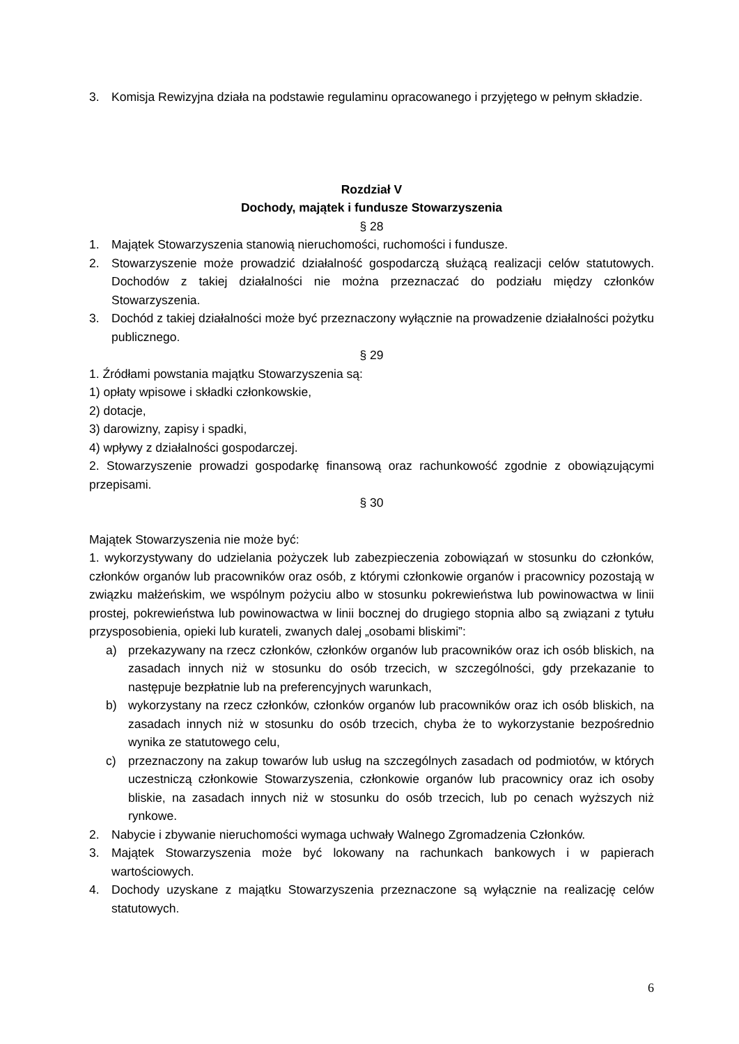3. Komisja Rewizyjna działa na podstawie regulaminu opracowanego i przyjętego w pełnym składzie.
Rozdział V
Dochody, majątek i fundusze Stowarzyszenia
§ 28
1. Majątek Stowarzyszenia stanowią nieruchomości, ruchomości i fundusze.
2. Stowarzyszenie może prowadzić działalność gospodarczą służącą realizacji celów statutowych. Dochodów z takiej działalności nie można przeznaczać do podziału między członków Stowarzyszenia.
3. Dochód z takiej działalności może być przeznaczony wyłącznie na prowadzenie działalności pożytku publicznego.
§ 29
1. Źródłami powstania majątku Stowarzyszenia są:
1) opłaty wpisowe i składki członkowskie,
2) dotacje,
3) darowizny, zapisy i spadki,
4) wpływy z działalności gospodarczej.
2. Stowarzyszenie prowadzi gospodarkę finansową oraz rachunkowość zgodnie z obowiązującymi przepisami.
§ 30
Majątek Stowarzyszenia nie może być:
1. wykorzystywany do udzielania pożyczek lub zabezpieczenia zobowiązań w stosunku do członków, członków organów lub pracowników oraz osób, z którymi członkowie organów i pracownicy pozostają w związku małżeńskim, we wspólnym pożyciu albo w stosunku pokrewieństwa lub powinowactwa w linii prostej, pokrewieństwa lub powinowactwa w linii bocznej do drugiego stopnia albo są związani z tytułu przysposobienia, opieki lub kurateli, zwanych dalej „osobami bliskimi”:
a) przekazywany na rzecz członków, członków organów lub pracowników oraz ich osób bliskich, na zasadach innych niż w stosunku do osób trzecich, w szczególności, gdy przekazanie to następuje bezpłatnie lub na preferencyjnych warunkach,
b) wykorzystany na rzecz członków, członków organów lub pracowników oraz ich osób bliskich, na zasadach innych niż w stosunku do osób trzecich, chyba że to wykorzystanie bezpośrednio wynika ze statutowego celu,
c) przeznaczony na zakup towarów lub usług na szczególnych zasadach od podmiotów, w których uczestniczą członkowie Stowarzyszenia, członkowie organów lub pracownicy oraz ich osoby bliskie, na zasadach innych niż w stosunku do osób trzecich, lub po cenach wyższych niż rynkowe.
2. Nabycie i zbywanie nieruchomości wymaga uchwały Walnego Zgromadzenia Członków.
3. Majątek Stowarzyszenia może być lokowany na rachunkach bankowych i w papierach wartościowych.
4. Dochody uzyskane z majątku Stowarzyszenia przeznaczone są wyłącznie na realizację celów statutowych.
6